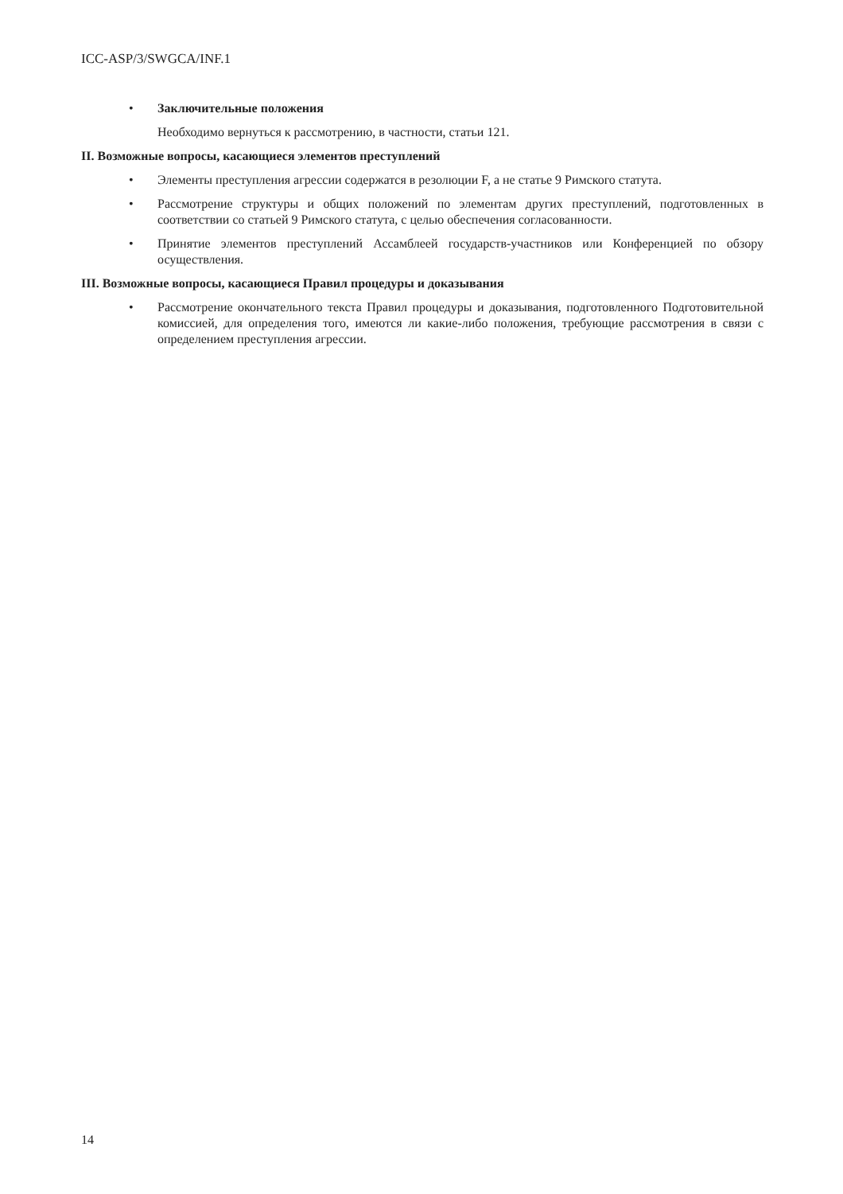ICC-ASP/3/SWGCA/INF.1
• Заключительные положения
Необходимо вернуться к рассмотрению, в частности, статьи 121.
II. Возможные вопросы, касающиеся элементов преступлений
• Элементы преступления агрессии содержатся в резолюции F, а не статье 9 Римского статута.
• Рассмотрение структуры и общих положений по элементам других преступлений, подготовленных в соответствии со статьей 9 Римского статута, с целью обеспечения согласованности.
• Принятие элементов преступлений Ассамблеей государств-участников или Конференцией по обзору осуществления.
III. Возможные вопросы, касающиеся Правил процедуры и доказывания
• Рассмотрение окончательного текста Правил процедуры и доказывания, подготовленного Подготовительной комиссией, для определения того, имеются ли какие-либо положения, требующие рассмотрения в связи с определением преступления агрессии.
14